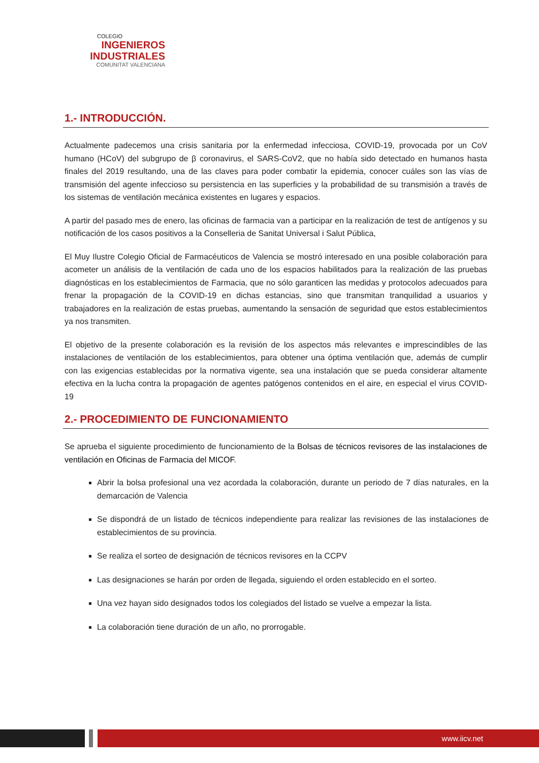COLEGIO
INGENIEROS
INDUSTRIALES
COMUNITAT VALENCIANA
1.- INTRODUCCIÓN.
Actualmente padecemos una crisis sanitaria por la enfermedad infecciosa, COVID-19, provocada por un CoV humano (HCoV) del subgrupo de β coronavirus, el SARS-CoV2, que no había sido detectado en humanos hasta finales del 2019 resultando, una de las claves para poder combatir la epidemia, conocer cuáles son las vías de transmisión del agente infeccioso su persistencia en las superficies y la probabilidad de su transmisión a través de los sistemas de ventilación mecánica existentes en lugares y espacios.
A partir del pasado mes de enero, las oficinas de farmacia van a participar en la realización de test de antígenos y su notificación de los casos positivos a la Conselleria de Sanitat Universal i Salut Pública,
El Muy Ilustre Colegio Oficial de Farmacéuticos de Valencia se mostró interesado en una posible colaboración para acometer un análisis de la ventilación de cada uno de los espacios habilitados para la realización de las pruebas diagnósticas en los establecimientos de Farmacia, que no sólo garanticen las medidas y protocolos adecuados para frenar la propagación de la COVID-19 en dichas estancias, sino que transmitan tranquilidad a usuarios y trabajadores en la realización de estas pruebas, aumentando la sensación de seguridad que estos establecimientos ya nos transmiten.
El objetivo de la presente colaboración es la revisión de los aspectos más relevantes e imprescindibles de las instalaciones de ventilación de los establecimientos, para obtener una óptima ventilación que, además de cumplir con las exigencias establecidas por la normativa vigente, sea una instalación que se pueda considerar altamente efectiva en la lucha contra la propagación de agentes patógenos contenidos en el aire, en especial el virus COVID-19
2.- PROCEDIMIENTO DE FUNCIONAMIENTO
Se aprueba el siguiente procedimiento de funcionamiento de la Bolsas de técnicos revisores de las instalaciones de ventilación en Oficinas de Farmacia del MICOF.
Abrir la bolsa profesional una vez acordada la colaboración, durante un periodo de 7 días naturales, en la demarcación de Valencia
Se dispondrá de un listado de técnicos independiente para realizar las revisiones de las instalaciones de establecimientos de su provincia.
Se realiza el sorteo de designación de técnicos revisores en la CCPV
Las designaciones se harán por orden de llegada, siguiendo el orden establecido en el sorteo.
Una vez hayan sido designados todos los colegiados del listado se vuelve a empezar la lista.
La colaboración tiene duración de un año, no prorrogable.
www.iicv.net